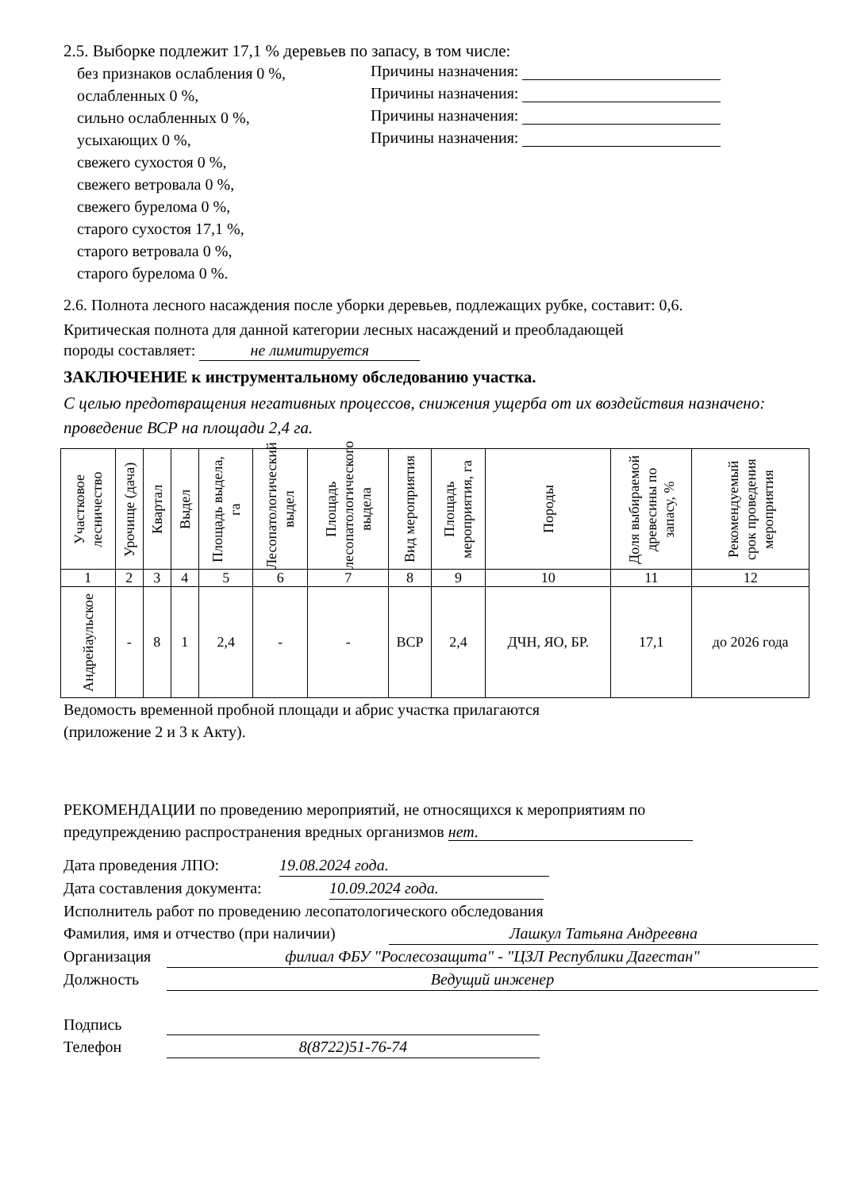2.5. Выборке подлежит 17,1 % деревьев по запасу, в том числе:
без признаков ослабления 0 %,
ослабленных 0 %,
сильно ослабленных 0 %,
усыхающих 0 %,
свежего сухостоя 0 %,
свежего ветровала 0 %,
свежего бурелома 0 %,
старого сухостоя 17,1 %,
старого ветровала 0 %,
старого бурелома 0 %.
Причины назначения:
Причины назначения:
Причины назначения:
Причины назначения:
2.6. Полнота лесного насаждения после уборки деревьев, подлежащих рубке, составит: 0,6.
Критическая полнота для данной категории лесных насаждений и преобладающей
породы составляет: не лимитируется
ЗАКЛЮЧЕНИЕ к инструментальному обследованию участка.
С целью предотвращения негативных процессов, снижения ущерба от их воздействия назначено: проведение ВСР на площади 2,4 га.
| Участковое лесничество | Урочище (дача) | Квартал | Выдел | Площадь выдела, га | Лесопатологический выдел | Площадь лесопатологического выдела | Вид мероприятия | Площадь мероприятия, га | Породы | Доля выбираемой древесины по запасу, % | Рекомендуемый срок проведения мероприятия |
| --- | --- | --- | --- | --- | --- | --- | --- | --- | --- | --- | --- |
| 1 | 2 | 3 | 4 | 5 | 6 | 7 | 8 | 9 | 10 | 11 | 12 |
| Андрейаульское | - | 8 | 1 | 2,4 | - | - | ВСР | 2,4 | ДЧН, ЯО, БР. | 17,1 | до 2026 года |
Ведомость временной пробной площади и абрис участка прилагаются
(приложение 2 и 3 к Акту).
РЕКОМЕНДАЦИИ по проведению мероприятий, не относящихся к мероприятиям по
предупреждению распространения вредных организмов нет.
Дата проведения ЛПО: 19.08.2024 года.
Дата составления документа: 10.09.2024 года.
Исполнитель работ по проведению лесопатологического обследования
Фамилия, имя и отчество (при наличии) Лашкул Татьяна Андреевна
Организация филиал ФБУ "Рослесозащита" - "ЦЗЛ Республики Дагестан"
Должность Ведущий инженер
Подпись
Телефон 8(8722)51-76-74